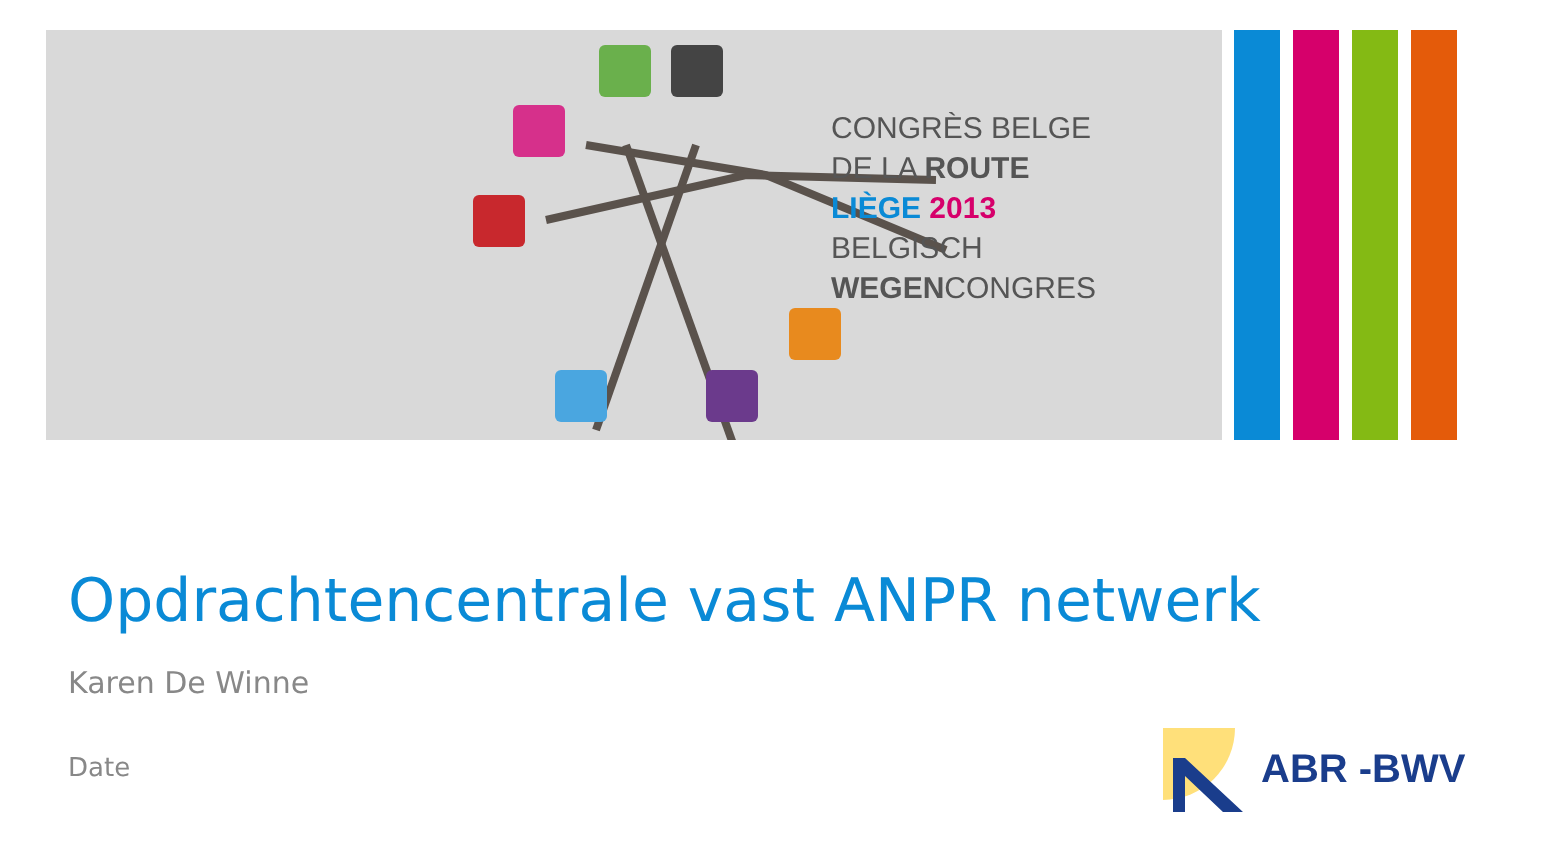CONGRÈS BELGE
DE LA ROUTE
LIÈGE 2013
BELGISCH
WEGENCONGRES
Opdrachtencentrale vast ANPR netwerk
Karen De Winne
Date
ABR -BWV